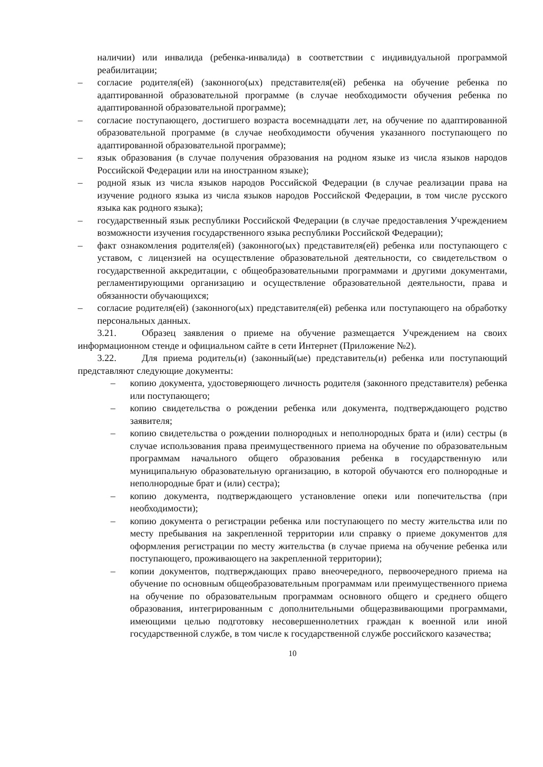наличии) или инвалида (ребенка-инвалида) в соответствии с индивидуальной программой реабилитации;
– согласие родителя(ей) (законного(ых) представителя(ей) ребенка на обучение ребенка по адаптированной образовательной программе (в случае необходимости обучения ребенка по адаптированной образовательной программе);
– согласие поступающего, достигшего возраста восемнадцати лет, на обучение по адаптированной образовательной программе (в случае необходимости обучения указанного поступающего по адаптированной образовательной программе);
– язык образования (в случае получения образования на родном языке из числа языков народов Российской Федерации или на иностранном языке);
– родной язык из числа языков народов Российской Федерации (в случае реализации права на изучение родного языка из числа языков народов Российской Федерации, в том числе русского языка как родного языка);
– государственный язык республики Российской Федерации (в случае предоставления Учреждением возможности изучения государственного языка республики Российской Федерации);
– факт ознакомления родителя(ей) (законного(ых) представителя(ей) ребенка или поступающего с уставом, с лицензией на осуществление образовательной деятельности, со свидетельством о государственной аккредитации, с общеобразовательными программами и другими документами, регламентирующими организацию и осуществление образовательной деятельности, права и обязанности обучающихся;
– согласие родителя(ей) (законного(ых) представителя(ей) ребенка или поступающего на обработку персональных данных.
3.21. Образец заявления о приеме на обучение размещается Учреждением на своих информационном стенде и официальном сайте в сети Интернет (Приложение №2).
3.22. Для приема родитель(и) (законный(ые) представитель(и) ребенка или поступающий представляют следующие документы:
– копию документа, удостоверяющего личность родителя (законного представителя) ребенка или поступающего;
– копию свидетельства о рождении ребенка или документа, подтверждающего родство заявителя;
– копию свидетельства о рождении полнородных и неполнородных брата и (или) сестры (в случае использования права преимущественного приема на обучение по образовательным программам начального общего образования ребенка в государственную или муниципальную образовательную организацию, в которой обучаются его полнородные и неполнородные брат и (или) сестра);
– копию документа, подтверждающего установление опеки или попечительства (при необходимости);
– копию документа о регистрации ребенка или поступающего по месту жительства или по месту пребывания на закрепленной территории или справку о приеме документов для оформления регистрации по месту жительства (в случае приема на обучение ребенка или поступающего, проживающего на закрепленной территории);
– копии документов, подтверждающих право внеочередного, первоочередного приема на обучение по основным общеобразовательным программам или преимущественного приема на обучение по образовательным программам основного общего и среднего общего образования, интегрированным с дополнительными общеразвивающими программами, имеющими целью подготовку несовершеннолетних граждан к военной или иной государственной службе, в том числе к государственной службе российского казачества;
10